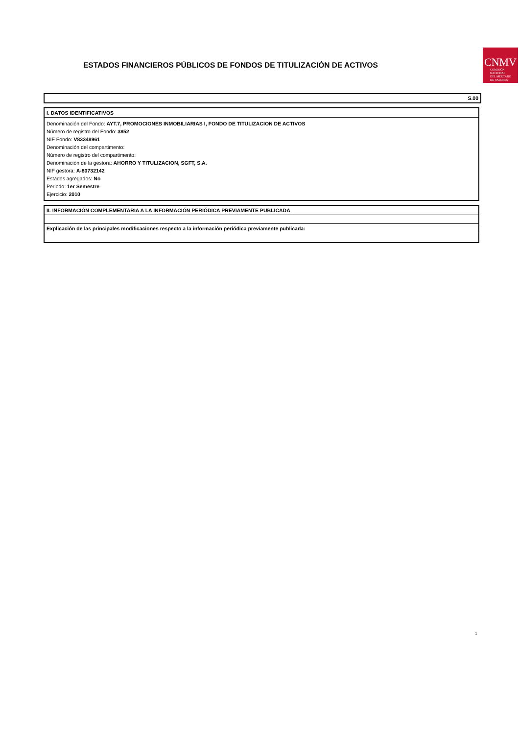ESTADOS FINANCIEROS PÚBLICOS DE FONDOS DE TITULIZACIÓN DE ACTIVOS
CNMV
COMISIÓN
NACIONAL
DEL MERCADO
DE VALORES
S.00
I. DATOS IDENTIFICATIVOS
Denominación del Fondo: AYT.7, PROMOCIONES INMOBILIARIAS I, FONDO DE TITULIZACION DE ACTIVOS
Número de registro del Fondo: 3852
NIF Fondo: V83348961
Denominación del compartimento:
Número de registro del compartimento:
Denominación de la gestora: AHORRO Y TITULIZACION, SGFT, S.A.
NIF gestora: A-80732142
Estados agregados: No
Periodo: 1er Semestre
Ejercicio: 2010
II. INFORMACIÓN COMPLEMENTARIA A LA INFORMACIÓN PERIÓDICA PREVIAMENTE PUBLICADA
Explicación de las principales modificaciones respecto a la información periódica previamente publicada:
1